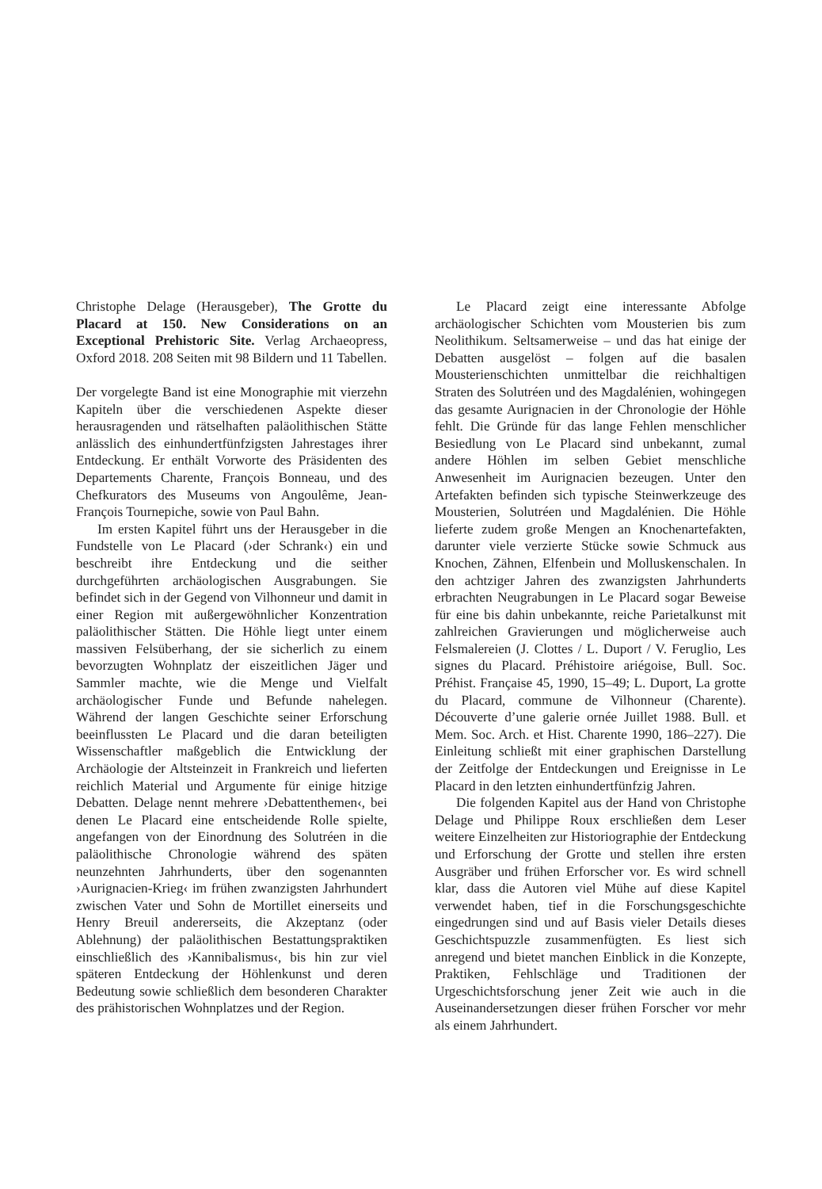Christophe Delage (Herausgeber), The Grotte du Placard at 150. New Considerations on an Exceptional Prehistoric Site. Verlag Archaeopress, Oxford 2018. 208 Seiten mit 98 Bildern und 11 Tabellen.
Der vorgelegte Band ist eine Monographie mit vierzehn Kapiteln über die verschiedenen Aspekte dieser herausragenden und rätselhaften paläolithischen Stätte anlässlich des einhundertfünfzigsten Jahrestages ihrer Entdeckung. Er enthält Vorworte des Präsidenten des Departements Charente, François Bonneau, und des Chefkurators des Museums von Angoulême, Jean-François Tournepiche, sowie von Paul Bahn.
Im ersten Kapitel führt uns der Herausgeber in die Fundstelle von Le Placard (›der Schrank‹) ein und beschreibt ihre Entdeckung und die seither durchgeführten archäologischen Ausgrabungen. Sie befindet sich in der Gegend von Vilhonneur und damit in einer Region mit außergewöhnlicher Konzentration paläolithischer Stätten. Die Höhle liegt unter einem massiven Felsüberhang, der sie sicherlich zu einem bevorzugten Wohnplatz der eiszeitlichen Jäger und Sammler machte, wie die Menge und Vielfalt archäologischer Funde und Befunde nahelegen. Während der langen Geschichte seiner Erforschung beeinflussten Le Placard und die daran beteiligten Wissenschaftler maßgeblich die Entwicklung der Archäologie der Altsteinzeit in Frankreich und lieferten reichlich Material und Argumente für einige hitzige Debatten. Delage nennt mehrere ›Debattenthemen‹, bei denen Le Placard eine entscheidende Rolle spielte, angefangen von der Einordnung des Solutréen in die paläolithische Chronologie während des späten neunzehnten Jahrhunderts, über den sogenannten ›Aurignacien-Krieg‹ im frühen zwanzigsten Jahrhundert zwischen Vater und Sohn de Mortillet einerseits und Henry Breuil andererseits, die Akzeptanz (oder Ablehnung) der paläolithischen Bestattungspraktiken einschließlich des ›Kannibalismus‹, bis hin zur viel späteren Entdeckung der Höhlenkunst und deren Bedeutung sowie schließlich dem besonderen Charakter des prähistorischen Wohnplatzes und der Region.
Le Placard zeigt eine interessante Abfolge archäologischer Schichten vom Mousterien bis zum Neolithikum. Seltsamerweise – und das hat einige der Debatten ausgelöst – folgen auf die basalen Mousterienschichten unmittelbar die reichhaltigen Straten des Solutréen und des Magdalénien, wohingegen das gesamte Aurignacien in der Chronologie der Höhle fehlt. Die Gründe für das lange Fehlen menschlicher Besiedlung von Le Placard sind unbekannt, zumal andere Höhlen im selben Gebiet menschliche Anwesenheit im Aurignacien bezeugen. Unter den Artefakten befinden sich typische Steinwerkzeuge des Mousterien, Solutréen und Magdalénien. Die Höhle lieferte zudem große Mengen an Knochenartefakten, darunter viele verzierte Stücke sowie Schmuck aus Knochen, Zähnen, Elfenbein und Molluskenschalen. In den achtziger Jahren des zwanzigsten Jahrhunderts erbrachten Neugrabungen in Le Placard sogar Beweise für eine bis dahin unbekannte, reiche Parietalkunst mit zahlreichen Gravierungen und möglicherweise auch Felsmalereien (J. Clottes / L. Duport / V. Feruglio, Les signes du Placard. Préhistoire ariégoise, Bull. Soc. Préhist. Française 45, 1990, 15–49; L. Duport, La grotte du Placard, commune de Vilhonneur (Charente). Découverte d’une galerie ornée Juillet 1988. Bull. et Mem. Soc. Arch. et Hist. Charente 1990, 186–227). Die Einleitung schließt mit einer graphischen Darstellung der Zeitfolge der Entdeckungen und Ereignisse in Le Placard in den letzten einhundertfünfzig Jahren.
Die folgenden Kapitel aus der Hand von Christophe Delage und Philippe Roux erschließen dem Leser weitere Einzelheiten zur Historiographie der Entdeckung und Erforschung der Grotte und stellen ihre ersten Ausgräber und frühen Erforscher vor. Es wird schnell klar, dass die Autoren viel Mühe auf diese Kapitel verwendet haben, tief in die Forschungsgeschichte eingedrungen sind und auf Basis vieler Details dieses Geschichtspuzzle zusammenfügten. Es liest sich anregend und bietet manchen Einblick in die Konzepte, Praktiken, Fehlschläge und Traditionen der Urgeschichtsforschung jener Zeit wie auch in die Auseinandersetzungen dieser frühen Forscher vor mehr als einem Jahrhundert.